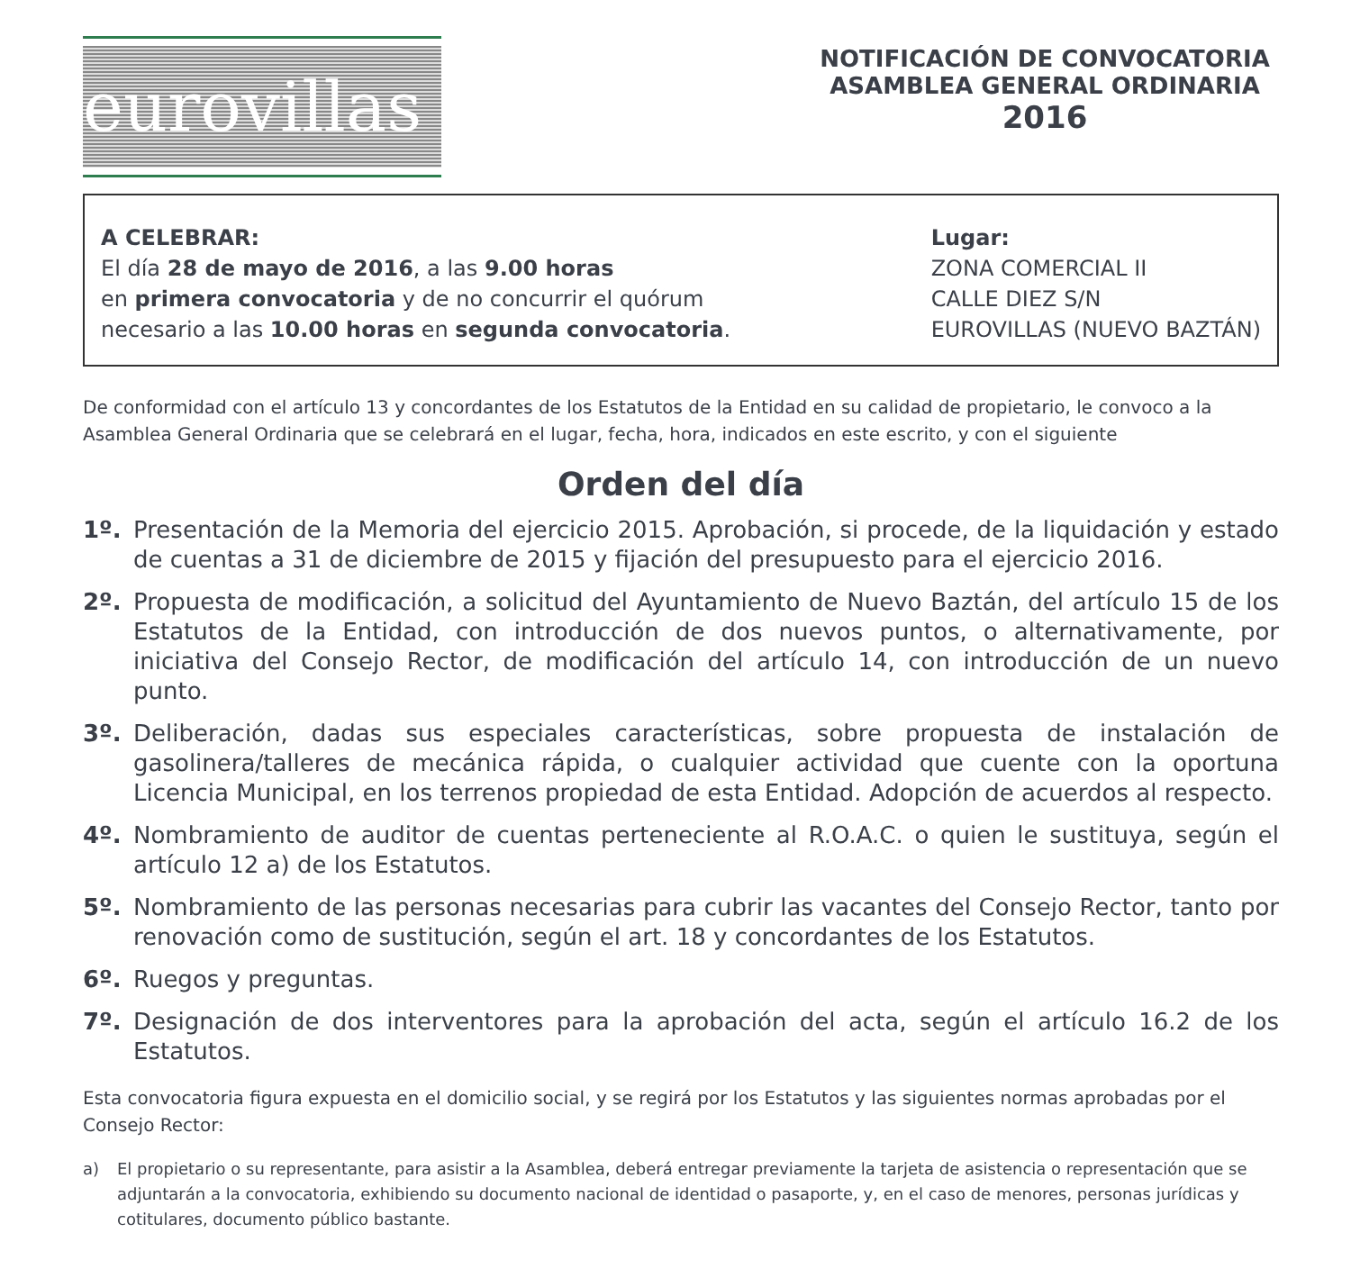eurovillas
NOTIFICACIÓN DE CONVOCATORIA
ASAMBLEA GENERAL ORDINARIA
2016
A CELEBRAR:
El día 28 de mayo de 2016, a las 9.00 horas
en primera convocatoria y de no concurrir el quórum
necesario a las 10.00 horas en segunda convocatoria.
Lugar:
ZONA COMERCIAL II
CALLE DIEZ S/N
EUROVILLAS (NUEVO BAZTÁN)
De conformidad con el artículo 13 y concordantes de los Estatutos de la Entidad en su calidad de propietario, le convoco a la Asamblea General Ordinaria que se celebrará en el lugar, fecha, hora, indicados en este escrito, y con el siguiente
Orden del día
1º. Presentación de la Memoria del ejercicio 2015. Aprobación, si procede, de la liquidación y estado de cuentas a 31 de diciembre de 2015 y fijación del presupuesto para el ejercicio 2016.
2º. Propuesta de modificación, a solicitud del Ayuntamiento de Nuevo Baztán, del artículo 15 de los Estatutos de la Entidad, con introducción de dos nuevos puntos, o alternativamente, por iniciativa del Consejo Rector, de modificación del artículo 14, con introducción de un nuevo punto.
3º. Deliberación, dadas sus especiales características, sobre propuesta de instalación de gasolinera/talleres de mecánica rápida, o cualquier actividad que cuente con la oportuna Licencia Municipal, en los terrenos propiedad de esta Entidad. Adopción de acuerdos al respecto.
4º. Nombramiento de auditor de cuentas perteneciente al R.O.A.C. o quien le sustituya, según el artículo 12 a) de los Estatutos.
5º. Nombramiento de las personas necesarias para cubrir las vacantes del Consejo Rector, tanto por renovación como de sustitución, según el art. 18 y concordantes de los Estatutos.
6º. Ruegos y preguntas.
7º. Designación de dos interventores para la aprobación del acta, según el artículo 16.2 de los Estatutos.
Esta convocatoria figura expuesta en el domicilio social, y se regirá por los Estatutos y las siguientes normas aprobadas por el Consejo Rector:
a) El propietario o su representante, para asistir a la Asamblea, deberá entregar previamente la tarjeta de asistencia o representación que se adjuntarán a la convocatoria, exhibiendo su documento nacional de identidad o pasaporte, y, en el caso de menores, personas jurídicas y cotitulares, documento público bastante.